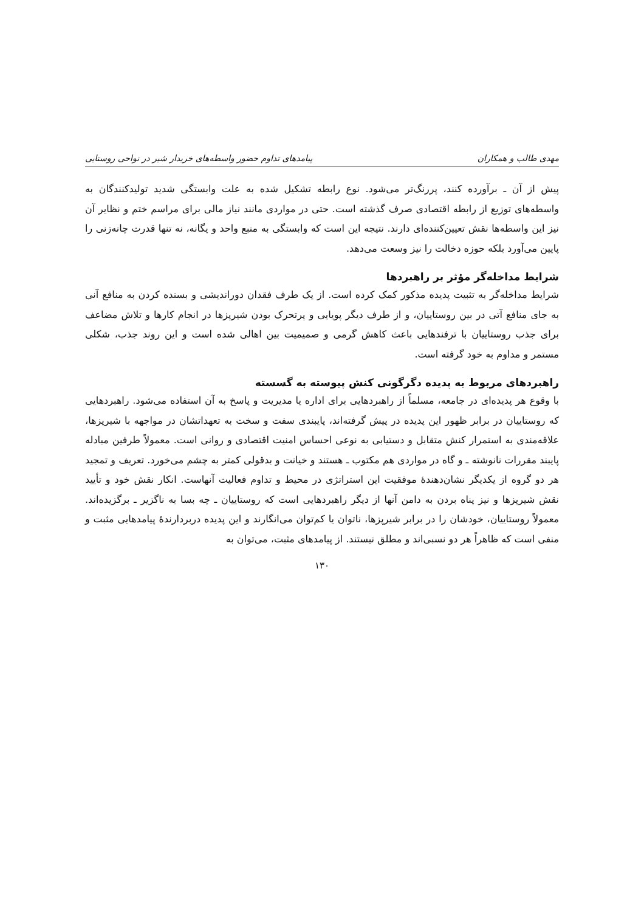مهدی طالب و همکاران پیامدهای تداوم حضور واسطه‌های خریدار شیر در نواحی روستایی
پیش از آن ـ برآورده کنند، پررنگ‌تر می‌شود. نوع رابطه تشکیل شده به علت وابستگی شدید تولیدکنندگان به واسطه‌های توزیع از رابطه اقتصادی صرف گذشته است. حتی در مواردی مانند نیاز مالی برای مراسم ختم و نظایر آن نیز این واسطه‌ها نقش تعیین‌کننده‌ای دارند. نتیجه این است که وابستگی به منبع واحد و یگانه، نه تنها قدرت چانه‌زنی را پایین می‌آورد بلکه حوزه دخالت را نیز وسعت می‌دهد.
شرایط مداخله‌گر مؤثر بر راهبردها
شرایط مداخله‌گر به تثبیت پدیده مذکور کمک کرده است. از یک طرف فقدان دوراندیشی و بسنده کردن به منافع آنی به جای منافع آتی در بین روستاییان، و از طرف دیگر پویایی و پرتحرک بودن شیرپزها در انجام کارها و تلاش مضاعف برای جذب روستاییان با ترفندهایی باعث کاهش گرمی و صمیمیت بین اهالی شده است و این روند جذب، شکلی مستمر و مداوم به خود گرفته است.
راهبردهای مربوط به پدیده دگرگونی کنش پیوسته به گسسته
با وقوع هر پدیده‌ای در جامعه، مسلماً از راهبردهایی برای اداره یا مدیریت و پاسخ به آن استفاده می‌شود. راهبردهایی که روستاییان در برابر ظهور این پدیده در پیش گرفته‌اند، پایبندی سفت و سخت به تعهداتشان در مواجهه با شیرپزها، علاقه‌مندی به استمرار کنش متقابل و دستیابی به نوعی احساس امنیت اقتصادی و روانی است. معمولاً طرفین مبادله پایبند مقررات نانوشته ـ و گاه در مواردی هم مکتوب ـ هستند و خیانت و بدقولی کمتر به چشم می‌خورد. تعریف و تمجید هر دو گروه از یکدیگر نشان‌دهندهٔ موفقیت این استراتژی در محیط و تداوم فعالیت آنهاست. انکار نقش خود و تأیید نقش شیرپزها و نیز پناه بردن به دامن آنها از دیگر راهبردهایی است که روستاییان ـ چه بسا به ناگزیر ـ برگزیده‌اند. معمولاً روستاییان، خودشان را در برابر شیرپزها، ناتوان یا کم‌توان می‌انگارند و این پدیده دربردارندهٔ پیامدهایی مثبت و منفی است که ظاهراً هر دو نسبی‌اند و مطلق نیستند. از پیامدهای مثبت، می‌توان به
۱۳۰